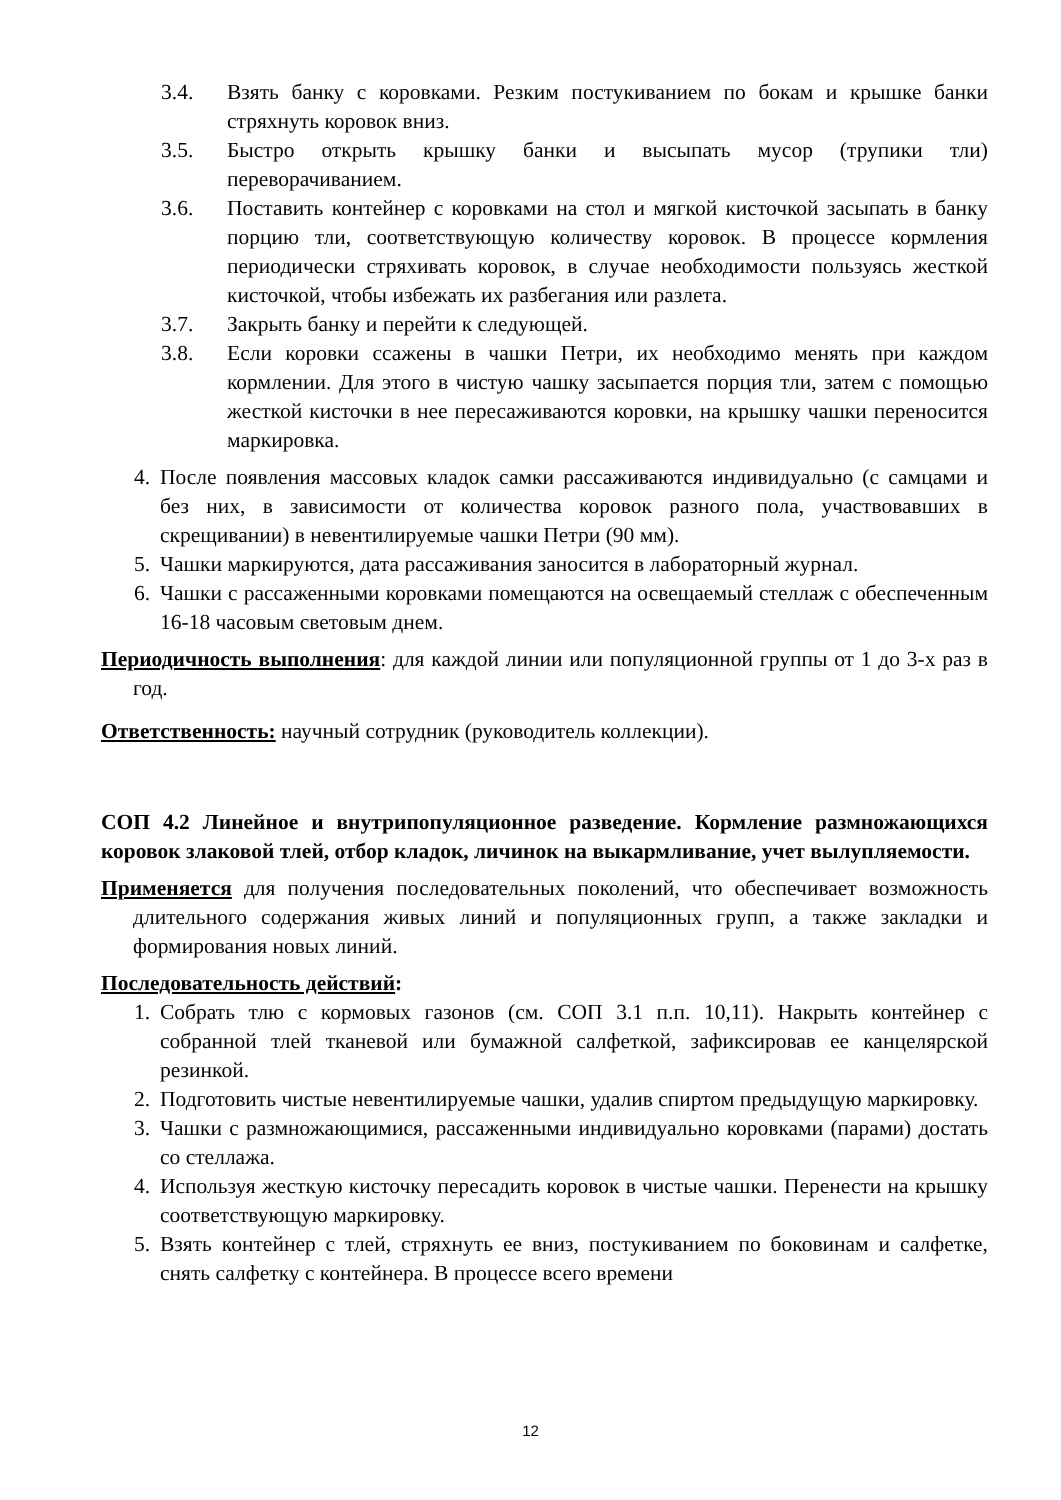3.4. Взять банку с коровками. Резким постукиванием по бокам и крышке банки стряхнуть коровок вниз.
3.5. Быстро открыть крышку банки и высыпать мусор (трупики тли) переворачиванием.
3.6. Поставить контейнер с коровками на стол и мягкой кисточкой засыпать в банку порцию тли, соответствующую количеству коровок. В процессе кормления периодически стряхивать коровок, в случае необходимости пользуясь жесткой кисточкой, чтобы избежать их разбегания или разлета.
3.7. Закрыть банку и перейти к следующей.
3.8. Если коровки ссажены в чашки Петри, их необходимо менять при каждом кормлении. Для этого в чистую чашку засыпается порция тли, затем с помощью жесткой кисточки в нее пересаживаются коровки, на крышку чашки переносится маркировка.
4. После появления массовых кладок самки рассаживаются индивидуально (с самцами и без них, в зависимости от количества коровок разного пола, участвовавших в скрещивании) в невентилируемые чашки Петри (90 мм).
5. Чашки маркируются, дата рассаживания заносится в лабораторный журнал.
6. Чашки с рассаженными коровками помещаются на освещаемый стеллаж с обеспеченным 16-18 часовым световым днем.
Периодичность выполнения: для каждой линии или популяционной группы от 1 до 3-х раз в год.
Ответственность: научный сотрудник (руководитель коллекции).
СОП 4.2 Линейное и внутрипопуляционное разведение. Кормление размножающихся коровок злаковой тлей, отбор кладок, личинок на выкармливание, учет вылупляемости.
Применяется для получения последовательных поколений, что обеспечивает возможность длительного содержания живых линий и популяционных групп, а также закладки и формирования новых линий.
Последовательность действий:
1. Собрать тлю с кормовых газонов (см. СОП 3.1 п.п. 10,11). Накрыть контейнер с собранной тлей тканевой или бумажной салфеткой, зафиксировав ее канцелярской резинкой.
2. Подготовить чистые невентилируемые чашки, удалив спиртом предыдущую маркировку.
3. Чашки с размножающимися, рассаженными индивидуально коровками (парами) достать со стеллажа.
4. Используя жесткую кисточку пересадить коровок в чистые чашки. Перенести на крышку соответствующую маркировку.
5. Взять контейнер с тлей, стряхнуть ее вниз, постукиванием по боковинам и салфетке, снять салфетку с контейнера. В процессе всего времени
12